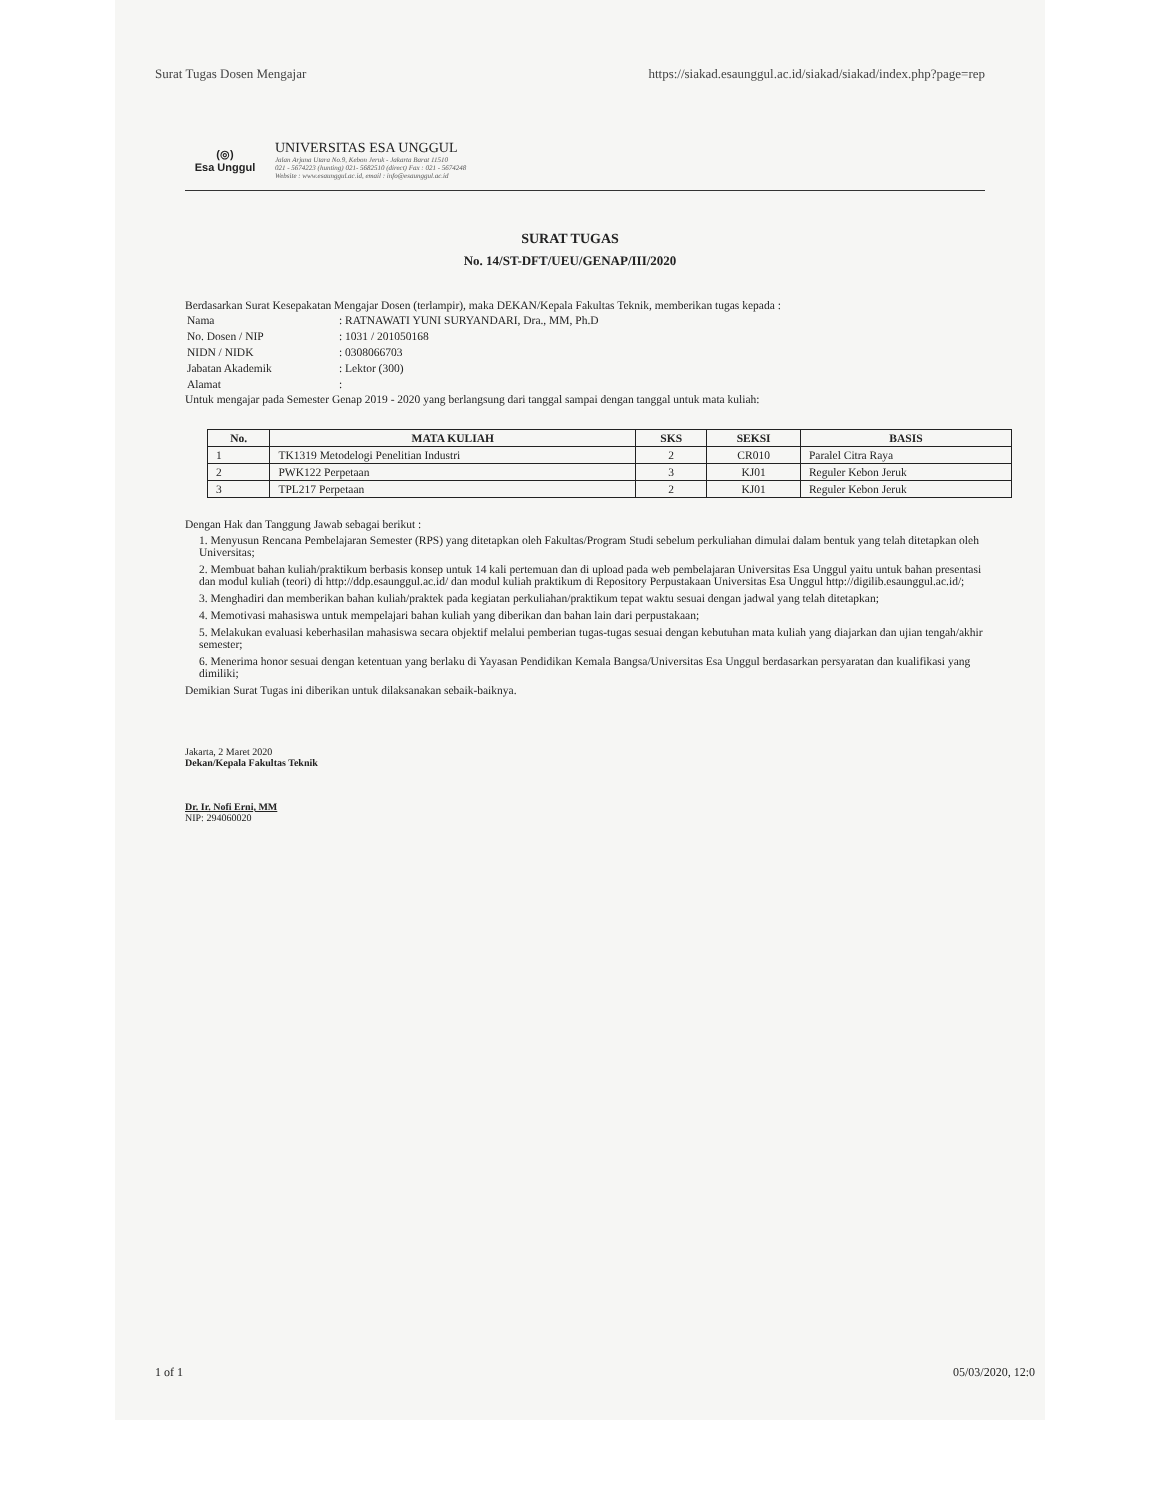Surat Tugas Dosen Mengajar https://siakad.esaunggul.ac.id/siakad/siakad/index.php?page=rep
(◎)
Esa Unggul
UNIVERSITAS ESA UNGGUL
Jalan Arjuna Utara No.9, Kebon Jeruk - Jakarta Barat 11510
021 - 5674223 (hunting) 021- 5682510 (direct) Fax : 021 - 5674248
Website : www.esaunggul.ac.id, email : info@esaunggul.ac.id
SURAT TUGAS
No. 14/ST-DFT/UEU/GENAP/III/2020
Berdasarkan Surat Kesepakatan Mengajar Dosen (terlampir), maka DEKAN/Kepala Fakultas Teknik, memberikan tugas kepada :
| Nama | : RATNAWATI YUNI SURYANDARI, Dra., MM, Ph.D |
| No. Dosen / NIP | : 1031 / 201050168 |
| NIDN / NIDK | : 0308066703 |
| Jabatan Akademik | : Lektor (300) |
| Alamat | : |
Untuk mengajar pada Semester Genap 2019 - 2020 yang berlangsung dari tanggal sampai dengan tanggal untuk mata kuliah:
| No. | MATA KULIAH | SKS | SEKSI | BASIS |
| --- | --- | --- | --- | --- |
| 1 | TK1319 Metodelogi Penelitian Industri | 2 | CR010 | Paralel Citra Raya |
| 2 | PWK122 Perpetaan | 3 | KJ01 | Reguler Kebon Jeruk |
| 3 | TPL217 Perpetaan | 2 | KJ01 | Reguler Kebon Jeruk |
Dengan Hak dan Tanggung Jawab sebagai berikut :
1. Menyusun Rencana Pembelajaran Semester (RPS) yang ditetapkan oleh Fakultas/Program Studi sebelum perkuliahan dimulai dalam bentuk yang telah ditetapkan oleh Universitas;
2. Membuat bahan kuliah/praktikum berbasis konsep untuk 14 kali pertemuan dan di upload pada web pembelajaran Universitas Esa Unggul yaitu untuk bahan presentasi dan modul kuliah (teori) di http://ddp.esaunggul.ac.id/ dan modul kuliah praktikum di Repository Perpustakaan Universitas Esa Unggul http://digilib.esaunggul.ac.id/;
3. Menghadiri dan memberikan bahan kuliah/praktek pada kegiatan perkuliahan/praktikum tepat waktu sesuai dengan jadwal yang telah ditetapkan;
4. Memotivasi mahasiswa untuk mempelajari bahan kuliah yang diberikan dan bahan lain dari perpustakaan;
5. Melakukan evaluasi keberhasilan mahasiswa secara objektif melalui pemberian tugas-tugas sesuai dengan kebutuhan mata kuliah yang diajarkan dan ujian tengah/akhir semester;
6. Menerima honor sesuai dengan ketentuan yang berlaku di Yayasan Pendidikan Kemala Bangsa/Universitas Esa Unggul berdasarkan persyaratan dan kualifikasi yang dimiliki;
Demikian Surat Tugas ini diberikan untuk dilaksanakan sebaik-baiknya.
Jakarta, 2 Maret 2020
Dekan/Kepala Fakultas Teknik
Dr. Ir. Nofi Erni, MM
NIP: 294060020
1 of 1 05/03/2020, 12:0